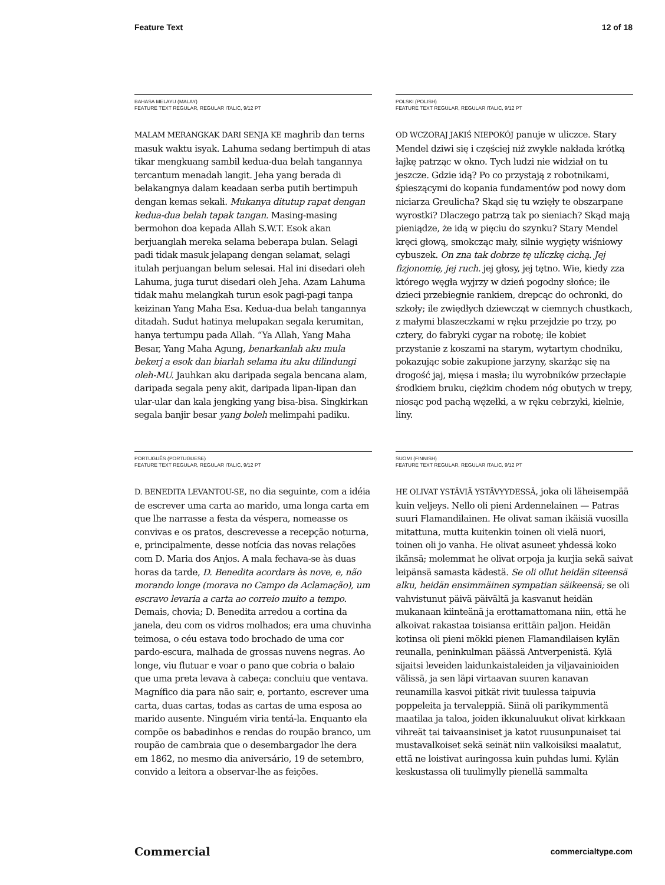Feature Text 12 of 18
BAHASA MELAYU (MALAY)
FEATURE TEXT REGULAR, REGULAR ITALIC, 9/12 PT
MALAM MERANGKAK DARI SENJA KE maghrib dan terns masuk waktu isyak. Lahuma sedang bertimpuh di atas tikar mengkuang sambil kedua-dua belah tangannya tercantum menadah langit. Jeha yang berada di belakangnya dalam keadaan serba putih bertimpuh dengan kemas sekali. Mukanya ditutup rapat dengan kedua-dua belah tapak tangan. Masing-masing bermohon doa kepada Allah S.W.T. Esok akan berjuanglah mereka selama beberapa bulan. Selagi padi tidak masuk jelapang dengan selamat, selagi itulah perjuangan belum selesai. Hal ini disedari oleh Lahuma, juga turut disedari oleh Jeha. Azam Lahuma tidak mahu melangkah turun esok pagi-pagi tanpa keizinan Yang Maha Esa. Kedua-dua belah tangannya ditadah. Sudut hatinya melupakan segala kerumitan, hanya tertumpu pada Allah. “Ya Allah, Yang Maha Besar, Yang Maha Agung, benarkanlah aku mula bekerj a esok dan biarlah selama itu aku dilindungi oleh-MU. Jauhkan aku daripada segala bencana alam, daripada segala peny akit, daripada lipan-lipan dan ular-ular dan kala jengking yang bisa-bisa. Singkirkan segala banjir besar yang boleh melimpahi padiku.
POLSKI (POLISH)
FEATURE TEXT REGULAR, REGULAR ITALIC, 9/12 PT
OD WCZORAJ JAKIŚ NIEPOKÓJ panuje w uliczce. Stary Mendel dziwi się i częściej niż zwykle nakłada krótką łajkę patrząc w okno. Tych ludzi nie widział on tu jeszcze. Gdzie idą? Po co przystają z robotnikami, śpieszącymi do kopania fundamentów pod nowy dom niciarza Greulicha? Skąd się tu wzięły te obszarpane wyrostki? Dlaczego patrzą tak po sieniach? Skąd mają pieniądze, że idą w pięciu do szynku? Stary Mendel kręci głową, smokcząc mały, silnie wygięty wiśniowy cybuszek. On zna tak dobrze tę uliczkę cichą. Jej fizjonomię, jej ruch. jej głosy, jej tętno. Wie, kiedy zza którego węgła wyjrzy w dzień pogodny słońce; ile dzieci przebiegnie rankiem, drepcąc do ochronki, do szkoły; ile zwiędłych dziewcząt w ciemnych chustkach, z małymi blaszeczkami w ręku przejdzie po trzy, po cztery, do fabryki cygar na robotę; ile kobiet przystanie z koszami na starym, wytartym chodniku, pokazując sobie zakupione jarzyny, skarżąc się na drogość jaj, mięsa i masła; ilu wyrobników przecłapie środkiem bruku, ciężkim chodem nóg obutych w trepy, niosąc pod pachą węzełki, a w ręku cebrzyki, kielnie, liny.
PORTUGUÊS (PORTUGUESE)
FEATURE TEXT REGULAR, REGULAR ITALIC, 9/12 PT
D. BENEDITA LEVANTOU-SE, no dia seguinte, com a idéia de escrever uma carta ao marido, uma longa carta em que lhe narrasse a festa da véspera, nomeasse os convivas e os pratos, descrevesse a recepção noturna, e, principalmente, desse notícia das novas relações com D. Maria dos Anjos. A mala fechava-se às duas horas da tarde, D. Benedita acordara às nove, e, não morando longe (morava no Campo da Aclamação), um escravo levaria a carta ao correio muito a tempo. Demais, chovia; D. Benedita arredou a cortina da janela, deu com os vidros molhados; era uma chuvinha teimosa, o céu estava todo brochado de uma cor pardo-escura, malhada de grossas nuvens negras. Ao longe, viu flutuar e voar o pano que cobria o balaio que uma preta levava à cabeça: concluiu que ventava. Magnífico dia para não sair, e, portanto, escrever uma carta, duas cartas, todas as cartas de uma esposa ao marido ausente. Ninguém viria tentá-la. Enquanto ela compõe os babadinhos e rendas do roupão branco, um roupão de cambraia que o desembargador lhe dera em 1862, no mesmo dia aniversário, 19 de setembro, convido a leitora a observar-lhe as feições.
SUOMI (FINNISH)
FEATURE TEXT REGULAR, REGULAR ITALIC, 9/12 PT
HE OLIVAT YSTÄVIÄ YSTÄVYYDESSÄ, joka oli läheisempää kuin veljeys. Nello oli pieni Ardennelainen — Patras suuri Flamandilainen. He olivat saman ikäisiä vuosilla mitattuna, mutta kuitenkin toinen oli vielä nuori, toinen oli jo vanha. He olivat asuneet yhdessä koko ikänsä; molemmat he olivat orpoja ja kurjia sekä saivat leipänsä samasta kädestä. Se oli ollut heidän siteensä alku, heidän ensimmäinen sympatian säikeensä; se oli vahvistunut päivä päivältä ja kasvanut heidän mukanaan kiinteänä ja erottamattomana niin, että he alkoivat rakastaa toisiansa erittäin paljon. Heidän kotinsa oli pieni mökki pienen Flamandilaisen kylän reunalla, peninkulman päässä Antverpenistä. Kylä sijaitsi leveiden laidunkaistaleiden ja viljavainioiden välissä, ja sen läpi virtaavan suuren kanavan reunamilla kasvoi pitkät rivit tuulessa taipuvia poppeleita ja tervaleppiä. Siinä oli parikymmentä maatilaa ja taloa, joiden ikkunaluukut olivat kirkkaan vihreät tai taivaansiniset ja katot ruusunpunaiset tai mustavalkoiset sekä seinät niin valkoisiksi maalatut, että ne loistivat auringossa kuin puhdas lumi. Kylän keskustassa oli tuulimylly pienellä sammalta
Commercial commercialtype.com